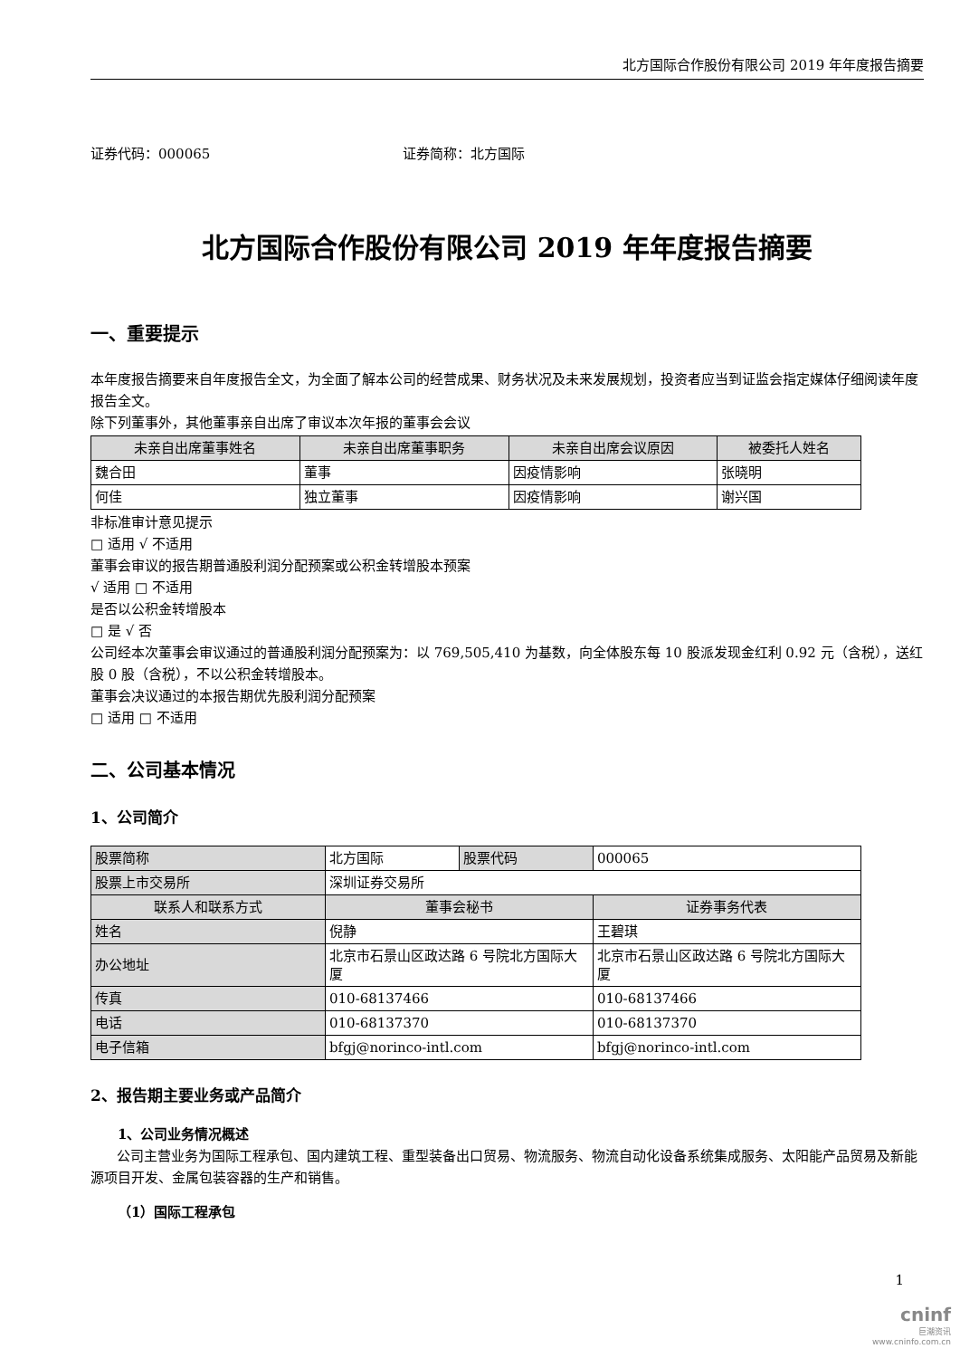北方国际合作股份有限公司 2019 年年度报告摘要
证券代码：000065 证券简称：北方国际
北方国际合作股份有限公司 2019 年年度报告摘要
一、重要提示
本年度报告摘要来自年度报告全文，为全面了解本公司的经营成果、财务状况及未来发展规划，投资者应当到证监会指定媒体仔细阅读年度报告全文。
除下列董事外，其他董事亲自出席了审议本次年报的董事会会议
| 未亲自出席董事姓名 | 未亲自出席董事职务 | 未亲自出席会议原因 | 被委托人姓名 |
| --- | --- | --- | --- |
| 魏合田 | 董事 | 因疫情影响 | 张晓明 |
| 何佳 | 独立董事 | 因疫情影响 | 谢兴国 |
非标准审计意见提示
□ 适用 √ 不适用
董事会审议的报告期普通股利润分配预案或公积金转增股本预案
√ 适用 □ 不适用
是否以公积金转增股本
□ 是 √ 否
公司经本次董事会审议通过的普通股利润分配预案为：以 769,505,410 为基数，向全体股东每 10 股派发现金红利 0.92 元（含税），送红股 0 股（含税），不以公积金转增股本。
董事会决议通过的本报告期优先股利润分配预案
□ 适用 □ 不适用
二、公司基本情况
1、公司简介
| 股票简称 | 北方国际 | 股票代码 | 000065 |
| 股票上市交易所 | 深圳证券交易所 | | |
| 联系人和联系方式 | 董事会秘书 | | 证券事务代表 |
| 姓名 | 倪静 | | 王碧琪 |
| 办公地址 | 北京市石景山区政达路 6 号院北方国际大厦 | | 北京市石景山区政达路 6 号院北方国际大厦 |
| 传真 | 010-68137466 | | 010-68137466 |
| 电话 | 010-68137370 | | 010-68137370 |
| 电子信箱 | bfgj@norinco-intl.com | | bfgj@norinco-intl.com |
2、报告期主要业务或产品简介
1、公司业务情况概述
公司主营业务为国际工程承包、国内建筑工程、重型装备出口贸易、物流服务、物流自动化设备系统集成服务、太阳能产品贸易及新能源项目开发、金属包装容器的生产和销售。
（1）国际工程承包
1
cninf
巨潮资讯
www.cninfo.com.cn